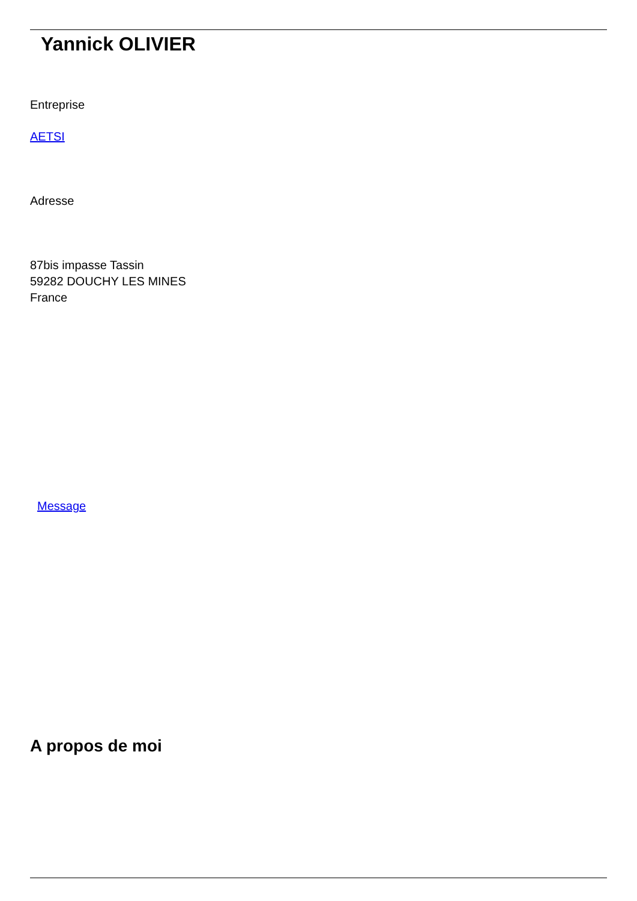Yannick OLIVIER
Entreprise
AETSI
Adresse
87bis impasse Tassin
59282 DOUCHY LES MINES
France
Message
A propos de moi